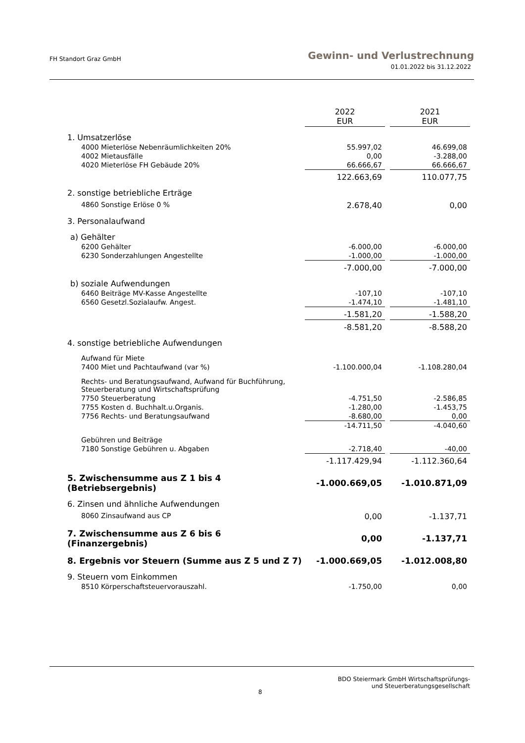FH Standort Graz GmbH
Gewinn- und Verlustrechnung
01.01.2022 bis 31.12.2022
| | 2022 EUR | | 2021 EUR |
| 1. Umsatzerlöse | | | |
| 4000 Mieterlöse Nebenräumlichkeiten 20% | 55.997,02 | | 46.699,08 |
| 4002 Mietausfälle | 0,00 | | -3.288,00 |
| 4020 Mieterlöse FH Gebäude 20% | 66.666,67 | | 66.666,67 |
| | 122.663,69 | | 110.077,75 |
| 2. sonstige betriebliche Erträge | | | |
| 4860 Sonstige Erlöse 0 % | 2.678,40 | | 0,00 |
| 3. Personalaufwand | | | |
| a) Gehälter | | | |
| 6200 Gehälter | -6.000,00 | | -6.000,00 |
| 6230 Sonderzahlungen Angestellte | -1.000,00 | | -1.000,00 |
| | -7.000,00 | | -7.000,00 |
| b) soziale Aufwendungen | | | |
| 6460 Beiträge MV-Kasse Angestellte | -107,10 | | -107,10 |
| 6560 Gesetzl.Sozialaufw. Angest. | -1.474,10 | | -1.481,10 |
| | -1.581,20 | | -1.588,20 |
| | -8.581,20 | | -8.588,20 |
| 4. sonstige betriebliche Aufwendungen | | | |
| Aufwand für Miete | | | |
| 7400 Miet und Pachtaufwand (var %) | -1.100.000,04 | | -1.108.280,04 |
| Rechts- und Beratungsaufwand, Aufwand für Buchführung, Steuerberatung und Wirtschaftsprüfung | | | |
| 7750 Steuerberatung | -4.751,50 | | -2.586,85 |
| 7755 Kosten d. Buchhalt.u.Organis. | -1.280,00 | | -1.453,75 |
| 7756 Rechts- und Beratungsaufwand | -8.680,00 | | 0,00 |
| | -14.711,50 | | -4.040,60 |
| Gebühren und Beiträge | | | |
| 7180 Sonstige Gebühren u. Abgaben | -2.718,40 | | -40,00 |
| | -1.117.429,94 | | -1.112.360,64 |
| 5. Zwischensumme aus Z 1 bis 4 (Betriebsergebnis) | -1.000.669,05 | | -1.010.871,09 |
| 6. Zinsen und ähnliche Aufwendungen | | | |
| 8060 Zinsaufwand aus CP | 0,00 | | -1.137,71 |
| 7. Zwischensumme aus Z 6 bis 6 (Finanzergebnis) | 0,00 | | -1.137,71 |
| 8. Ergebnis vor Steuern (Summe aus Z 5 und Z 7) | -1.000.669,05 | | -1.012.008,80 |
| 9. Steuern vom Einkommen | | | |
| 8510 Körperschaftsteuervorauszahl. | -1.750,00 | | 0,00 |
BDO Steiermark GmbH Wirtschaftsprüfungs-
und Steuerberatungsgesellschaft
8